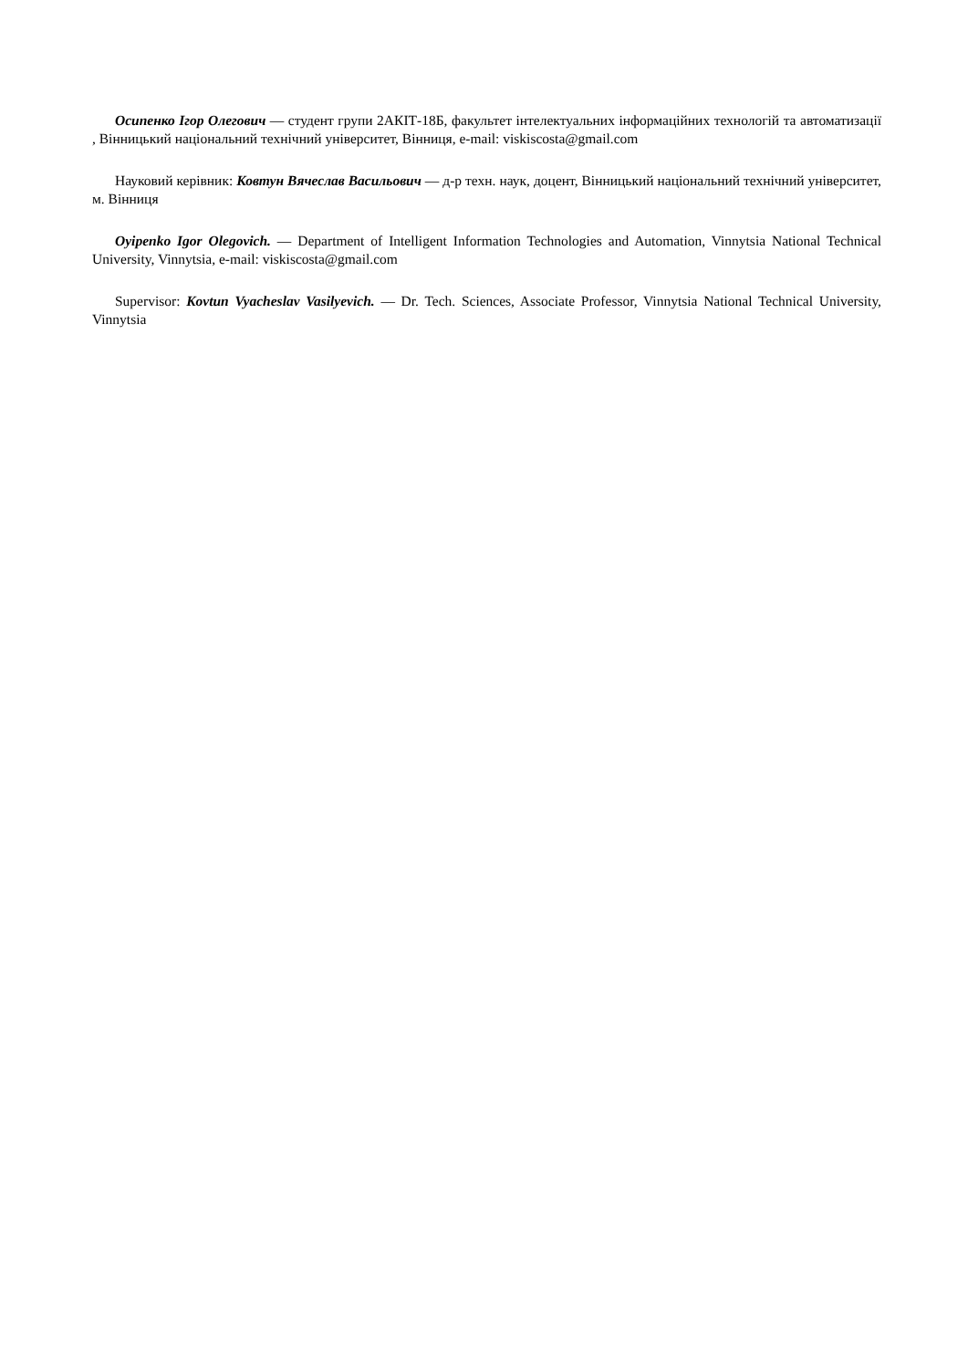Осипенко Ігор Олегович — студент групи 2АКІТ-18Б, факультет інтелектуальних інформаційних технологій та автоматизації , Вінницький національний технічний університет, Вінниця, e-mail: viskiscosta@gmail.com
Науковий керівник: Ковтун Вячеслав Васильович — д-р техн. наук, доцент, Вінницький національний технічний університет, м. Вінниця
Oyipenko Igor Olegovich. — Department of Intelligent Information Technologies and Automation, Vinnytsia National Technical University, Vinnytsia, e-mail: viskiscosta@gmail.com
Supervisor: Kovtun Vyacheslav Vasilyevich. — Dr. Tech. Sciences, Associate Professor, Vinnytsia National Technical University, Vinnytsia